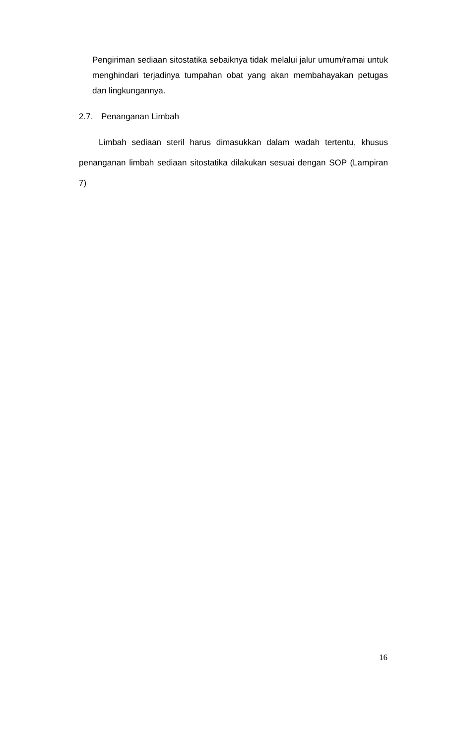Pengiriman sediaan sitostatika sebaiknya tidak melalui jalur umum/ramai untuk menghindari terjadinya tumpahan obat yang akan membahayakan petugas dan lingkungannya.
2.7. Penanganan Limbah
Limbah sediaan steril harus dimasukkan dalam wadah tertentu, khusus penanganan limbah sediaan sitostatika dilakukan sesuai dengan SOP (Lampiran 7)
16